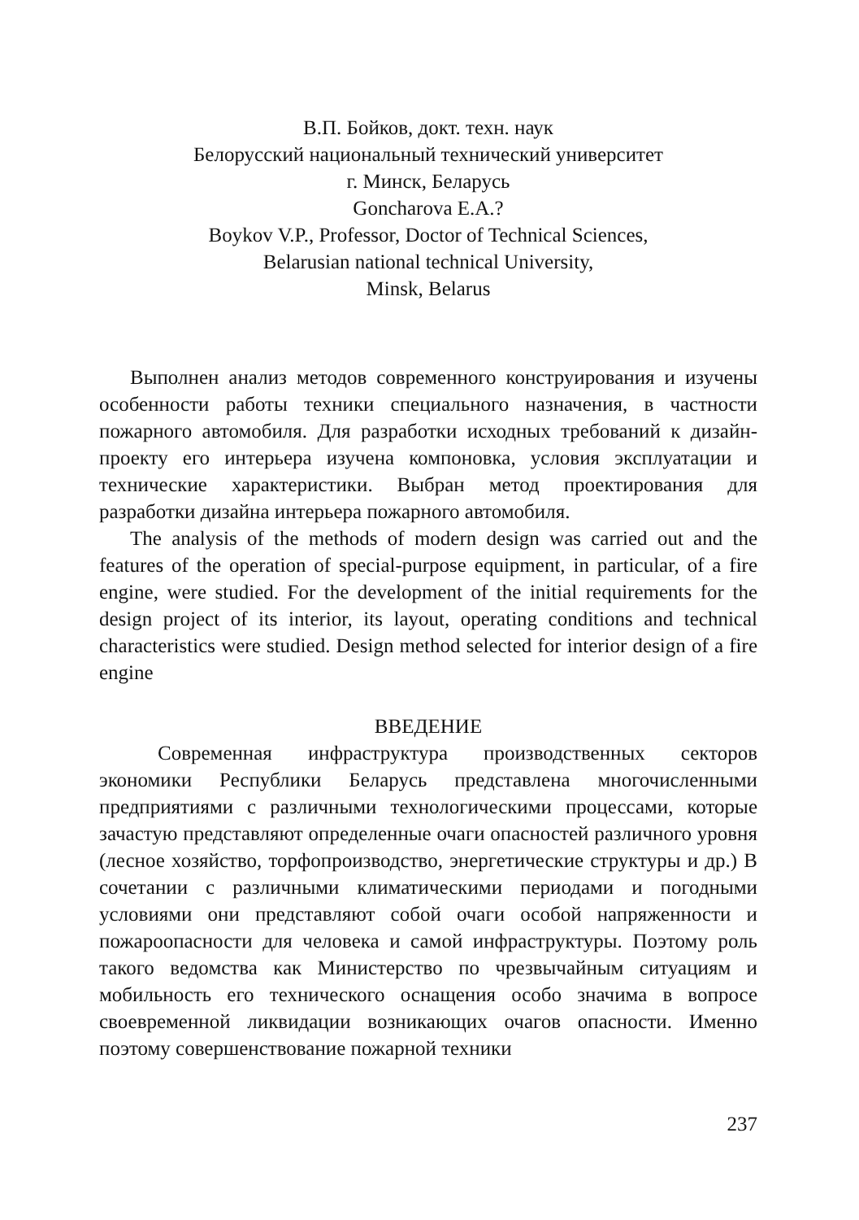В.П. Бойков, докт. техн. наук
Белорусский национальный технический университет
г. Минск, Беларусь
Goncharova E.A.?
Boykov V.P., Professor, Doctor of Technical Sciences,
Belarusian national technical University,
Minsk, Belarus
Выполнен анализ методов современного конструирования и изучены особенности работы техники специального назначения, в частности пожарного автомобиля. Для разработки исходных требований к дизайн-проекту его интерьера изучена компоновка, условия эксплуатации и технические характеристики. Выбран метод проектирования для разработки дизайна интерьера пожарного автомобиля.
The analysis of the methods of modern design was carried out and the features of the operation of special-purpose equipment, in particular, of a fire engine, were studied. For the development of the initial requirements for the design project of its interior, its layout, operating conditions and technical characteristics were studied. Design method selected for interior design of a fire engine
ВВЕДЕНИЕ
Современная инфраструктура производственных секторов экономики Республики Беларусь представлена многочисленными предприятиями с различными технологическими процессами, которые зачастую представляют определенные очаги опасностей различного уровня (лесное хозяйство, торфопроизводство, энергетические структуры и др.) В сочетании с различными климатическими периодами и погодными условиями они представляют собой очаги особой напряженности и пожароопасности для человека и самой инфраструктуры. Поэтому роль такого ведомства как Министерство по чрезвычайным ситуациям и мобильность его технического оснащения особо значима в вопросе своевременной ликвидации возникающих очагов опасности. Именно поэтому совершенствование пожарной техники
237